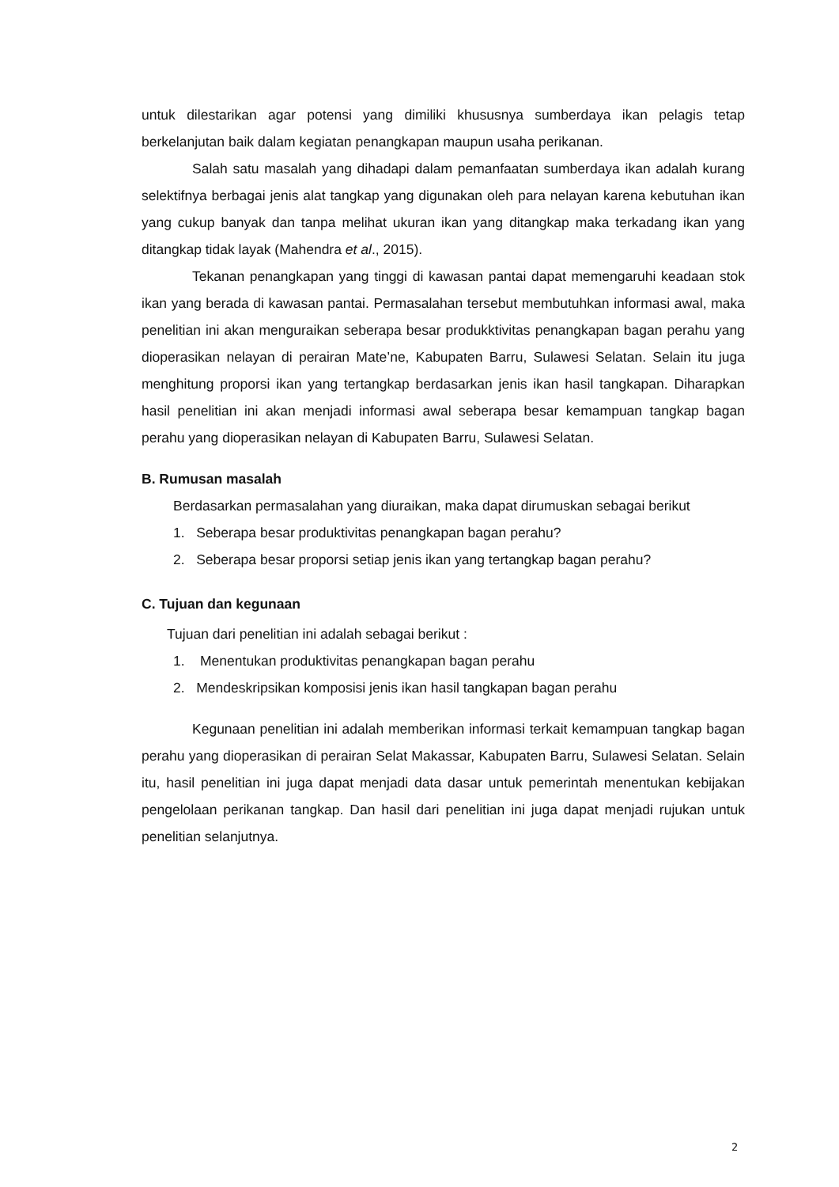untuk dilestarikan agar potensi yang dimiliki khususnya sumberdaya ikan pelagis tetap berkelanjutan baik dalam kegiatan penangkapan maupun usaha perikanan.
Salah satu masalah yang dihadapi dalam pemanfaatan sumberdaya ikan adalah kurang selektifnya berbagai jenis alat tangkap yang digunakan oleh para nelayan karena kebutuhan ikan yang cukup banyak dan tanpa melihat ukuran ikan yang ditangkap maka terkadang ikan yang ditangkap tidak layak (Mahendra et al., 2015).
Tekanan penangkapan yang tinggi di kawasan pantai dapat memengaruhi keadaan stok ikan yang berada di kawasan pantai. Permasalahan tersebut membutuhkan informasi awal, maka penelitian ini akan menguraikan seberapa besar produkktivitas penangkapan bagan perahu yang dioperasikan nelayan di perairan Mate’ne, Kabupaten Barru, Sulawesi Selatan. Selain itu juga menghitung proporsi ikan yang tertangkap berdasarkan jenis ikan hasil tangkapan. Diharapkan hasil penelitian ini akan menjadi informasi awal seberapa besar kemampuan tangkap bagan perahu yang dioperasikan nelayan di Kabupaten Barru, Sulawesi Selatan.
B. Rumusan masalah
Berdasarkan permasalahan yang diuraikan, maka dapat dirumuskan sebagai berikut
1. Seberapa besar produktivitas penangkapan bagan perahu?
2. Seberapa besar proporsi setiap jenis ikan yang tertangkap bagan perahu?
C. Tujuan dan kegunaan
Tujuan dari penelitian ini adalah sebagai berikut :
1. Menentukan produktivitas penangkapan bagan perahu
2. Mendeskripsikan komposisi jenis ikan hasil tangkapan bagan perahu
Kegunaan penelitian ini adalah memberikan informasi terkait kemampuan tangkap bagan perahu yang dioperasikan di perairan Selat Makassar, Kabupaten Barru, Sulawesi Selatan. Selain itu, hasil penelitian ini juga dapat menjadi data dasar untuk pemerintah menentukan kebijakan pengelolaan perikanan tangkap. Dan hasil dari penelitian ini juga dapat menjadi rujukan untuk penelitian selanjutnya.
2